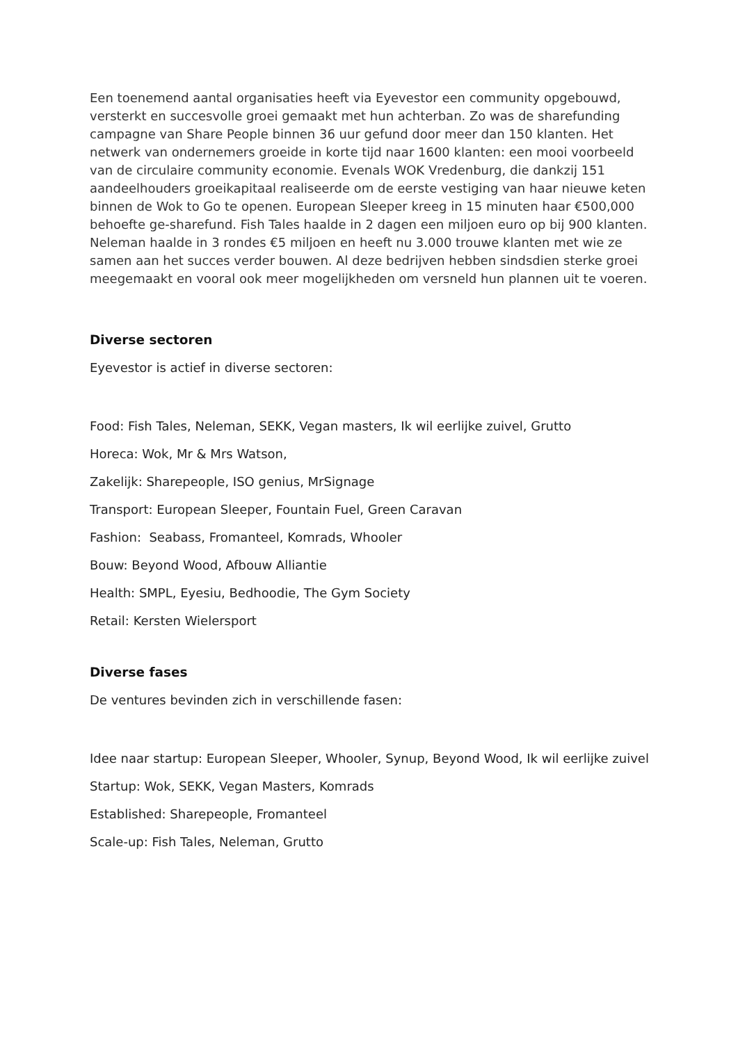Een toenemend aantal organisaties heeft via Eyevestor een community opgebouwd, versterkt en succesvolle groei gemaakt met hun achterban. Zo was de sharefunding campagne van Share People binnen 36 uur gefund door meer dan 150 klanten. Het netwerk van ondernemers groeide in korte tijd naar 1600 klanten: een mooi voorbeeld van de circulaire community economie. Evenals WOK Vredenburg, die dankzij 151 aandeelhouders groeikapitaal realiseerde om de eerste vestiging van haar nieuwe keten binnen de Wok to Go te openen. European Sleeper kreeg in 15 minuten haar €500,000 behoefte ge-sharefund. Fish Tales haalde in 2 dagen een miljoen euro op bij 900 klanten. Neleman haalde in 3 rondes €5 miljoen en heeft nu 3.000 trouwe klanten met wie ze samen aan het succes verder bouwen. Al deze bedrijven hebben sindsdien sterke groei meegemaakt en vooral ook meer mogelijkheden om versneld hun plannen uit te voeren.
Diverse sectoren
Eyevestor is actief in diverse sectoren:
Food: Fish Tales, Neleman, SEKK, Vegan masters, Ik wil eerlijke zuivel, Grutto
Horeca: Wok, Mr & Mrs Watson,
Zakelijk: Sharepeople, ISO genius, MrSignage
Transport: European Sleeper, Fountain Fuel, Green Caravan
Fashion: Seabass, Fromanteel, Komrads, Whooler
Bouw: Beyond Wood, Afbouw Alliantie
Health: SMPL, Eyesiu, Bedhoodie, The Gym Society
Retail: Kersten Wielersport
Diverse fases
De ventures bevinden zich in verschillende fasen:
Idee naar startup: European Sleeper, Whooler, Synup, Beyond Wood, Ik wil eerlijke zuivel
Startup: Wok, SEKK, Vegan Masters, Komrads
Established: Sharepeople, Fromanteel
Scale-up: Fish Tales, Neleman, Grutto